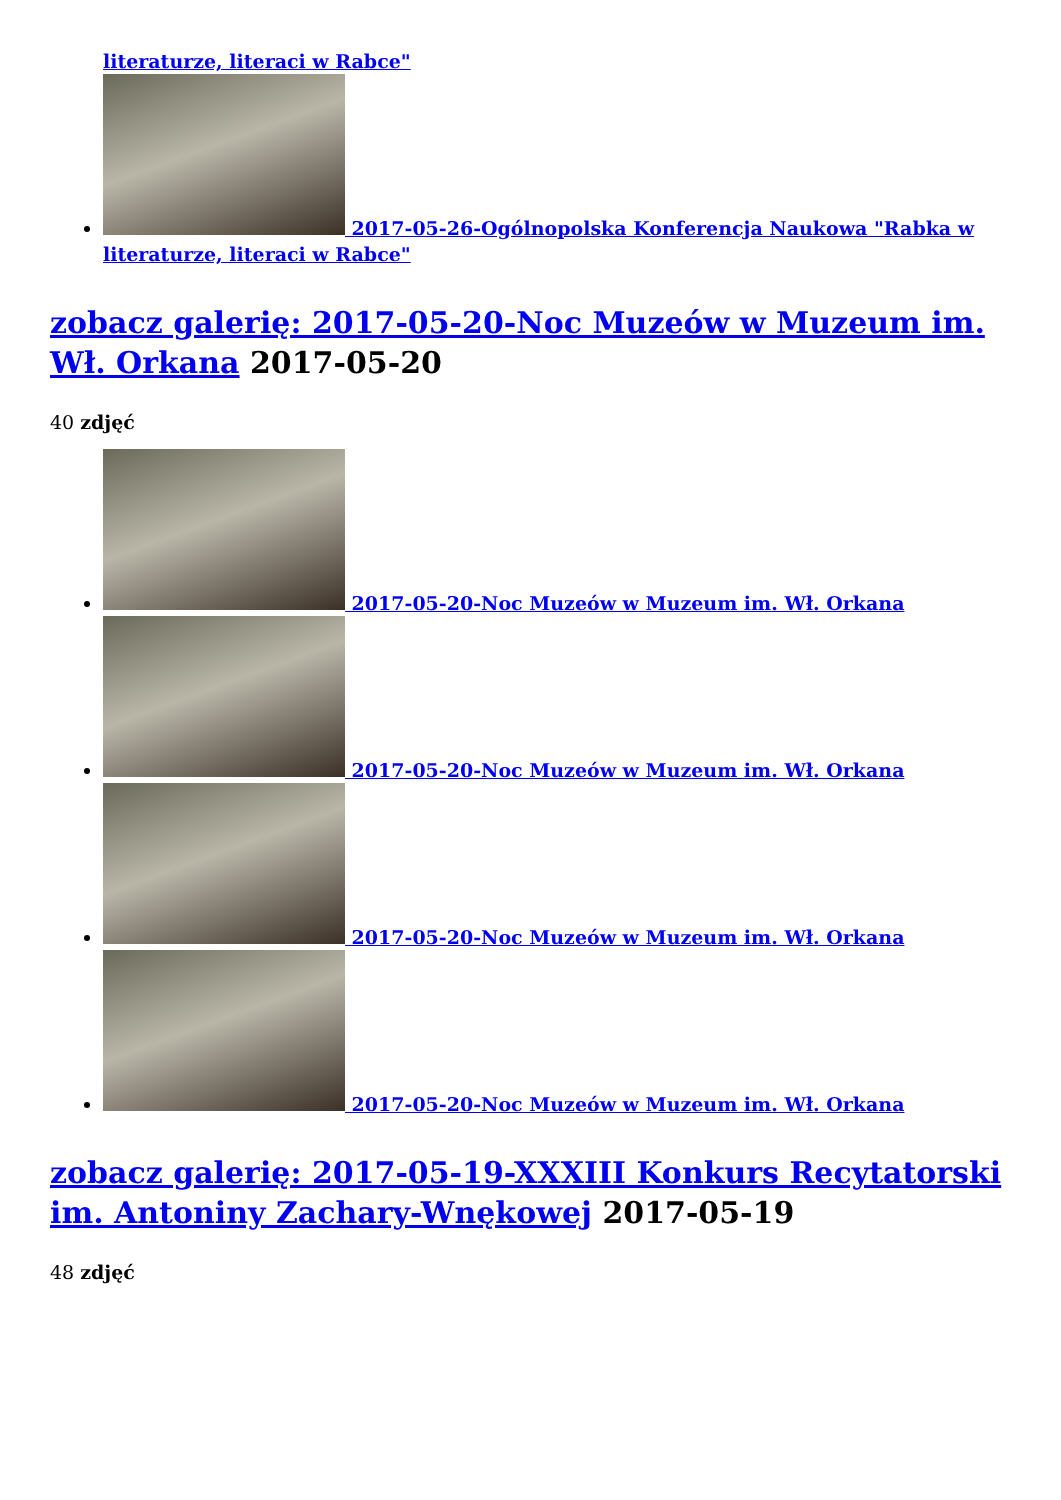literaturze, literaci w Rabce"
2017-05-26-Ogólnopolska Konferencja Naukowa "Rabka w literaturze, literaci w Rabce"
zobacz galerię: 2017-05-20-Noc Muzeów w Muzeum im. Wł. Orkana 2017-05-20
40 zdjęć
2017-05-20-Noc Muzeów w Muzeum im. Wł. Orkana
2017-05-20-Noc Muzeów w Muzeum im. Wł. Orkana
2017-05-20-Noc Muzeów w Muzeum im. Wł. Orkana
2017-05-20-Noc Muzeów w Muzeum im. Wł. Orkana
zobacz galerię: 2017-05-19-XXXIII Konkurs Recytatorski im. Antoniny Zachary-Wnękowej 2017-05-19
48 zdjęć